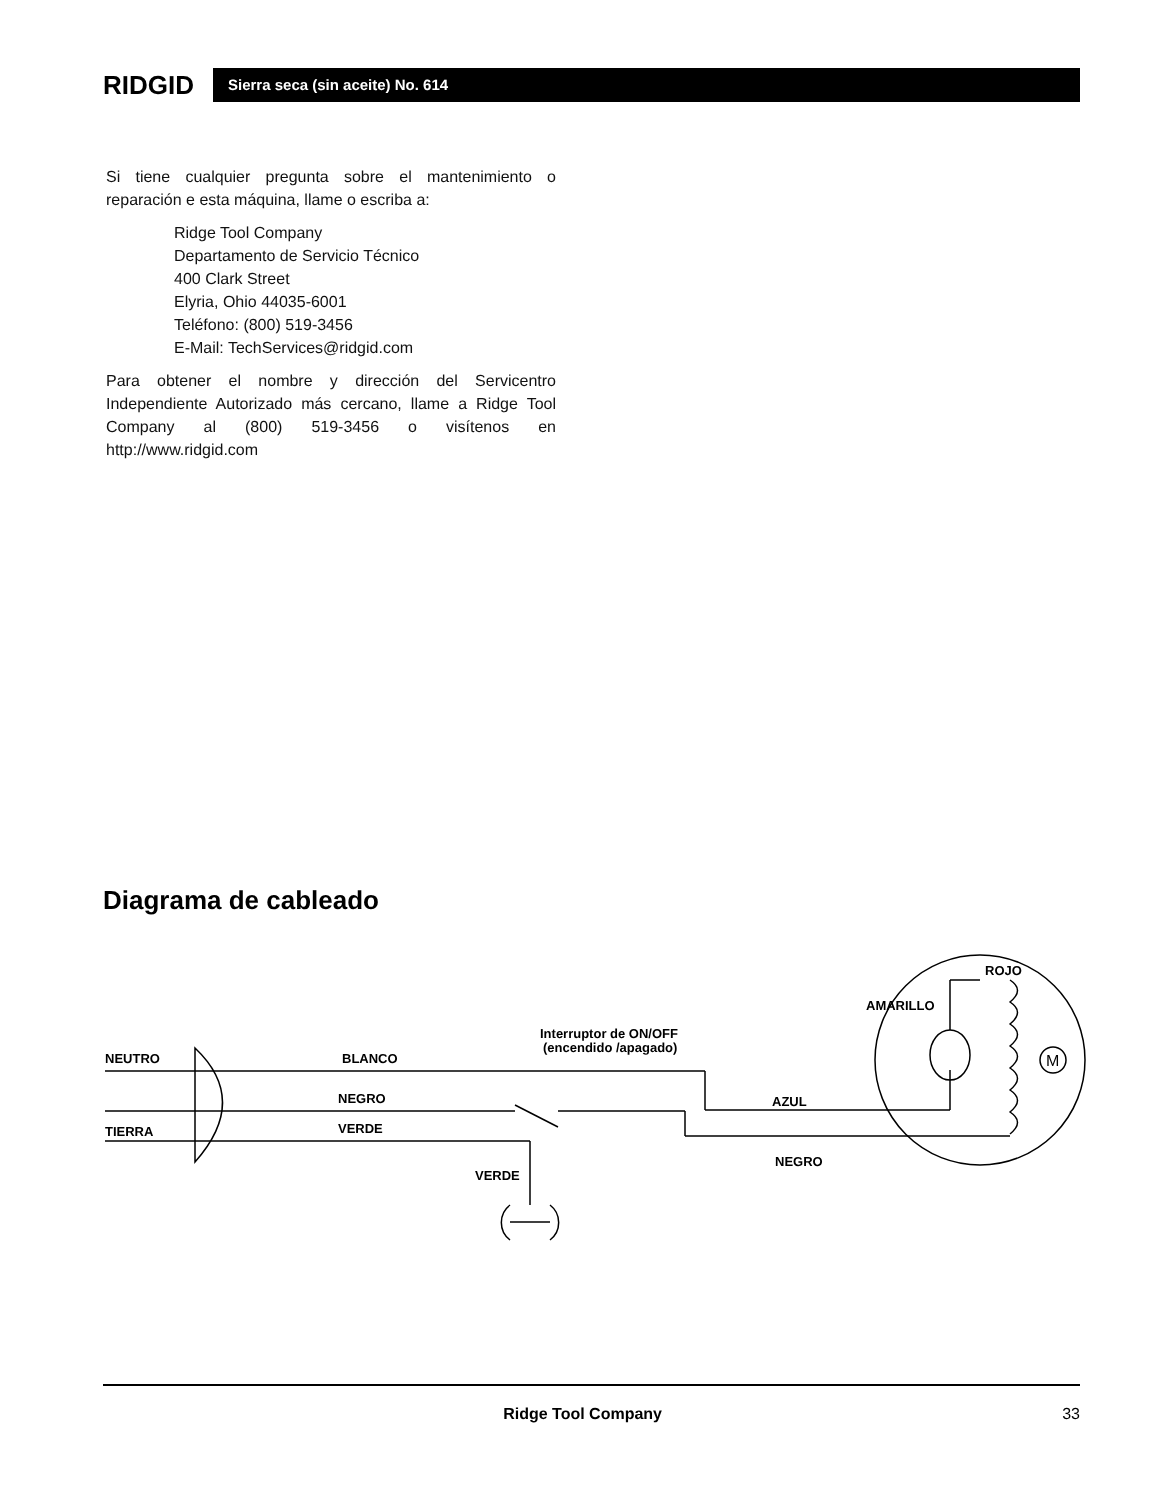RIDGID
Sierra seca (sin aceite) No. 614
Si tiene cualquier pregunta sobre el mantenimiento o reparación e esta máquina, llame o escriba a:
Ridge Tool Company
Departamento de Servicio Técnico
400 Clark Street
Elyria, Ohio 44035-6001
Teléfono: (800) 519-3456
E-Mail: TechServices@ridgid.com
Para obtener el nombre y dirección del Servicentro Independiente Autorizado más cercano, llame a Ridge Tool Company al (800) 519-3456 o visítenos en http://www.ridgid.com
Diagrama de cableado
NEUTRO
BLANCO
NEGRO
TIERRA
VERDE
VERDE
Interruptor de ON/OFF
(encendido /apagado)
AZUL
NEGRO
AMARILLO
ROJO
M
Ridge Tool Company 33